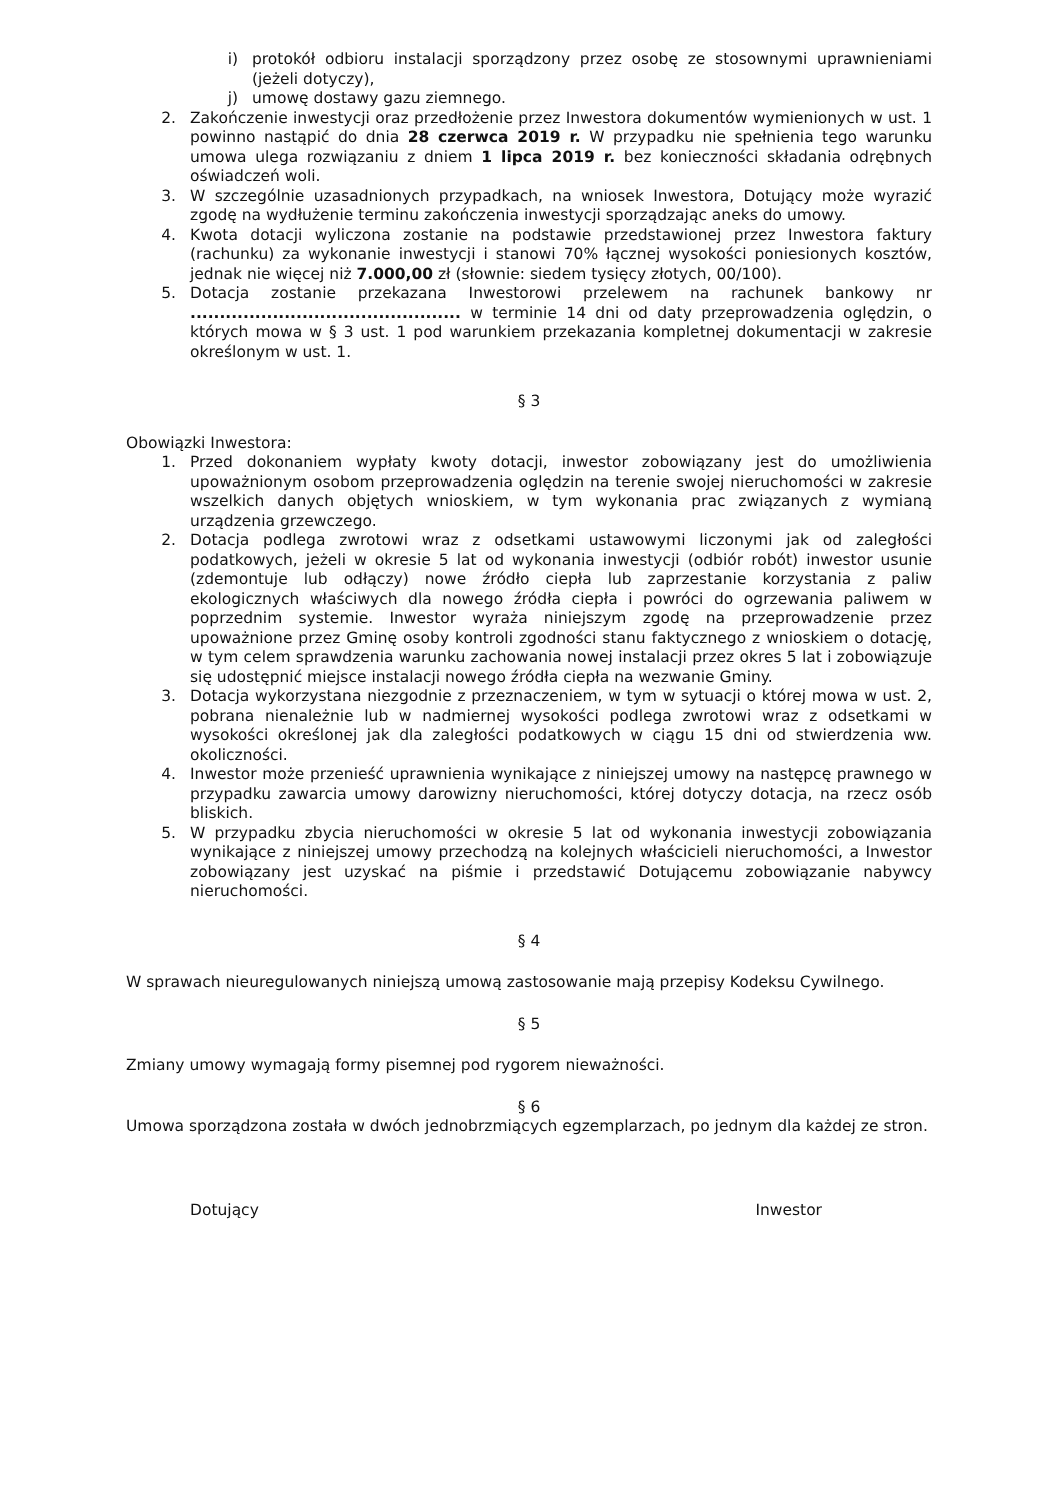i) protokół odbioru instalacji sporządzony przez osobę ze stosownymi uprawnieniami (jeżeli dotyczy),
j) umowę dostawy gazu ziemnego.
2. Zakończenie inwestycji oraz przedłożenie przez Inwestora dokumentów wymienionych w ust. 1 powinno nastąpić do dnia 28 czerwca 2019 r. W przypadku nie spełnienia tego warunku umowa ulega rozwiązaniu z dniem 1 lipca 2019 r. bez konieczności składania odrębnych oświadczeń woli.
3. W szczególnie uzasadnionych przypadkach, na wniosek Inwestora, Dotujący może wyrazić zgodę na wydłużenie terminu zakończenia inwestycji sporządzając aneks do umowy.
4. Kwota dotacji wyliczona zostanie na podstawie przedstawionej przez Inwestora faktury (rachunku) za wykonanie inwestycji i stanowi 70% łącznej wysokości poniesionych kosztów, jednak nie więcej niż 7.000,00 zł (słownie: siedem tysięcy złotych, 00/100).
5. Dotacja zostanie przekazana Inwestorowi przelewem na rachunek bankowy nr .............................................. w terminie 14 dni od daty przeprowadzenia oględzin, o których mowa w § 3 ust. 1 pod warunkiem przekazania kompletnej dokumentacji w zakresie określonym w ust. 1.
§ 3
Obowiązki Inwestora:
1. Przed dokonaniem wypłaty kwoty dotacji, inwestor zobowiązany jest do umożliwienia upoważnionym osobom przeprowadzenia oględzin na terenie swojej nieruchomości w zakresie wszelkich danych objętych wnioskiem, w tym wykonania prac związanych z wymianą urządzenia grzewczego.
2. Dotacja podlega zwrotowi wraz z odsetkami ustawowymi liczonymi jak od zaległości podatkowych, jeżeli w okresie 5 lat od wykonania inwestycji (odbiór robót) inwestor usunie (zdemontuje lub odłączy) nowe źródło ciepła lub zaprzestanie korzystania z paliw ekologicznych właściwych dla nowego źródła ciepła i powróci do ogrzewania paliwem w poprzednim systemie. Inwestor wyraża niniejszym zgodę na przeprowadzenie przez upoważnione przez Gminę osoby kontroli zgodności stanu faktycznego z wnioskiem o dotację, w tym celem sprawdzenia warunku zachowania nowej instalacji przez okres 5 lat i zobowiązuje się udostępnić miejsce instalacji nowego źródła ciepła na wezwanie Gminy.
3. Dotacja wykorzystana niezgodnie z przeznaczeniem, w tym w sytuacji o której mowa w ust. 2, pobrana nienależnie lub w nadmiernej wysokości podlega zwrotowi wraz z odsetkami w wysokości określonej jak dla zaległości podatkowych w ciągu 15 dni od stwierdzenia ww. okoliczności.
4. Inwestor może przenieść uprawnienia wynikające z niniejszej umowy na następcę prawnego w przypadku zawarcia umowy darowizny nieruchomości, której dotyczy dotacja, na rzecz osób bliskich.
5. W przypadku zbycia nieruchomości w okresie 5 lat od wykonania inwestycji zobowiązania wynikające z niniejszej umowy przechodzą na kolejnych właścicieli nieruchomości, a Inwestor zobowiązany jest uzyskać na piśmie i przedstawić Dotującemu zobowiązanie nabywcy nieruchomości.
§ 4
W sprawach nieuregulowanych niniejszą umową zastosowanie mają przepisy Kodeksu Cywilnego.
§ 5
Zmiany umowy wymagają formy pisemnej pod rygorem nieważności.
§ 6
Umowa sporządzona została w dwóch jednobrzmiących egzemplarzach, po jednym dla każdej ze stron.
Dotujący Inwestor